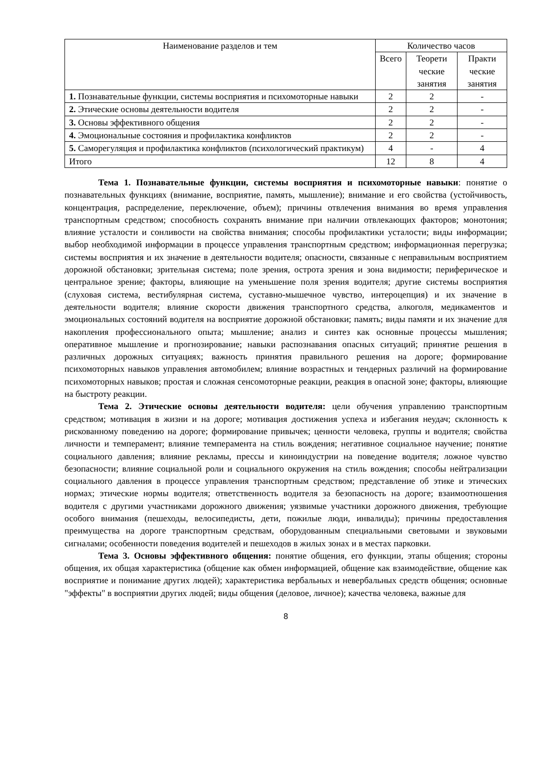| Наименование разделов и тем | Количество часов | | |
| --- | --- | --- | --- |
| | Всего | Теорети ческие занятия | Практи ческие занятия |
| 1. Познавательные функции, системы восприятия и психомоторные навыки | 2 | 2 | - |
| 2. Этические основы деятельности водителя | 2 | 2 | - |
| 3. Основы эффективного общения | 2 | 2 | - |
| 4. Эмоциональные состояния и профилактика конфликтов | 2 | 2 | - |
| 5. Саморегуляция и профилактика конфликтов (психологический практикум) | 4 | - | 4 |
| Итого | 12 | 8 | 4 |
Тема 1. Познавательные функции, системы восприятия и психомоторные навыки: понятие о познавательных функциях (внимание, восприятие, память, мышление); внимание и его свойства (устойчивость, концентрация, распределение, переключение, объем); причины отвлечения внимания во время управления транспортным средством; способность сохранять внимание при наличии отвлекающих факторов; монотония; влияние усталости и сонливости на свойства внимания; способы профилактики усталости; виды информации; выбор необходимой информации в процессе управления транспортным средством; информационная перегрузка; системы восприятия и их значение в деятельности водителя; опасности, связанные с неправильным восприятием дорожной обстановки; зрительная система; поле зрения, острота зрения и зона видимости; периферическое и центральное зрение; факторы, влияющие на уменьшение поля зрения водителя; другие системы восприятия (слуховая система, вестибулярная система, суставно-мышечное чувство, интероцепция) и их значение в деятельности водителя; влияние скорости движения транспортного средства, алкоголя, медикаментов и эмоциональных состояний водителя на восприятие дорожной обстановки; память; виды памяти и их значение для накопления профессионального опыта; мышление; анализ и синтез как основные процессы мышления; оперативное мышление и прогнозирование; навыки распознавания опасных ситуаций; принятие решения в различных дорожных ситуациях; важность принятия правильного решения на дороге; формирование психомоторных навыков управления автомобилем; влияние возрастных и тендерных различий на формирование психомоторных навыков; простая и сложная сенсомоторные реакции, реакция в опасной зоне; факторы, влияющие на быстроту реакции.
Тема 2. Этические основы деятельности водителя: цели обучения управлению транспортным средством; мотивация в жизни и на дороге; мотивация достижения успеха и избегания неудач; склонность к рискованному поведению на дороге; формирование привычек; ценности человека, группы и водителя; свойства личности и темперамент; влияние темперамента на стиль вождения; негативное социальное научение; понятие социального давления; влияние рекламы, прессы и киноиндустрии на поведение водителя; ложное чувство безопасности; влияние социальной роли и социального окружения на стиль вождения; способы нейтрализации социального давления в процессе управления транспортным средством; представление об этике и этических нормах; этические нормы водителя; ответственность водителя за безопасность на дороге; взаимоотношения водителя с другими участниками дорожного движения; уязвимые участники дорожного движения, требующие особого внимания (пешеходы, велосипедисты, дети, пожилые люди, инвалиды); причины предоставления преимущества на дороге транспортным средствам, оборудованным специальными световыми и звуковыми сигналами; особенности поведения водителей и пешеходов в жилых зонах и в местах парковки.
Тема 3. Основы эффективного общения: понятие общения, его функции, этапы общения; стороны общения, их общая характеристика (общение как обмен информацией, общение как взаимодействие, общение как восприятие и понимание других людей); характеристика вербальных и невербальных средств общения; основные "эффекты" в восприятии других людей; виды общения (деловое, личное); качества человека, важные для
8